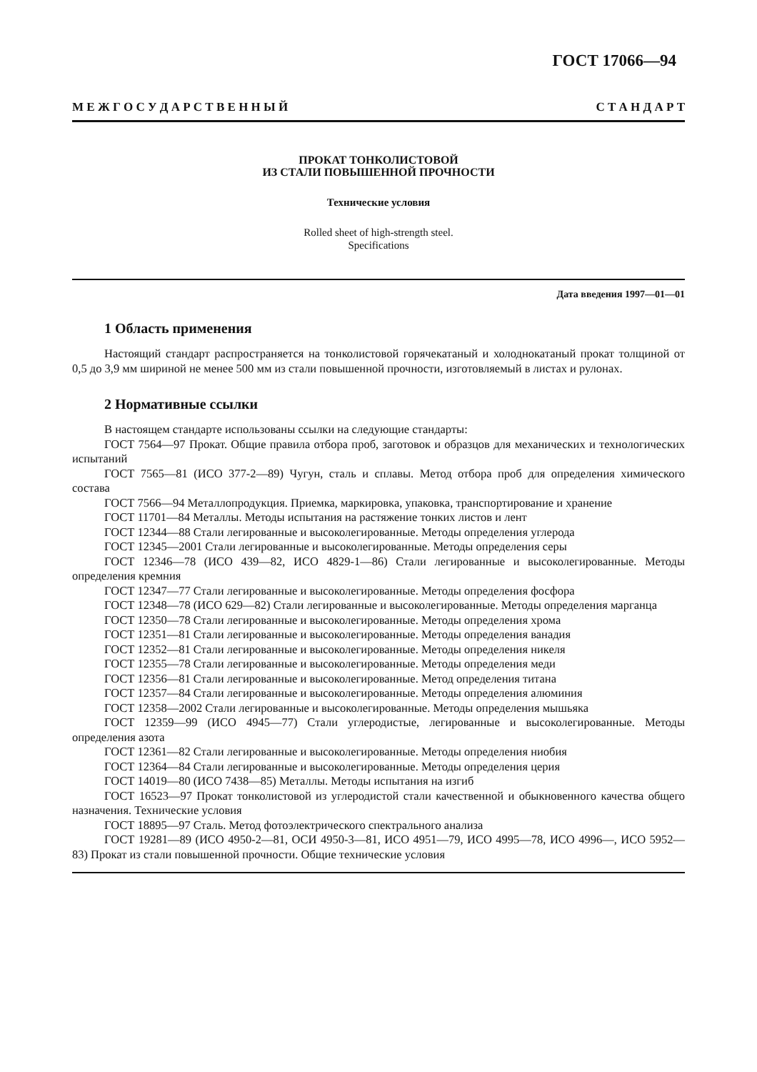ГОСТ 17066—94
М Е Ж Г О С У Д А Р С Т В Е Н Н Ы Й С Т А Н Д А Р Т
ПРОКАТ ТОНКОЛИСТОВОЙ
ИЗ СТАЛИ ПОВЫШЕННОЙ ПРОЧНОСТИ
Технические условия
Rolled sheet of high-strength steel.
Specifications
Дата введения 1997—01—01
1 Область применения
Настоящий стандарт распространяется на тонколистовой горячекатаный и холоднокатаный прокат толщиной от 0,5 до 3,9 мм шириной не менее 500 мм из стали повышенной прочности, изготовляемый в листах и рулонах.
2 Нормативные ссылки
В настоящем стандарте использованы ссылки на следующие стандарты:
ГОСТ 7564—97 Прокат. Общие правила отбора проб, заготовок и образцов для механических и технологических испытаний
ГОСТ 7565—81 (ИСО 377-2—89) Чугун, сталь и сплавы. Метод отбора проб для определения химического состава
ГОСТ 7566—94 Металлопродукция. Приемка, маркировка, упаковка, транспортирование и хранение
ГОСТ 11701—84 Металлы. Методы испытания на растяжение тонких листов и лент
ГОСТ 12344—88 Стали легированные и высоколегированные. Методы определения углерода
ГОСТ 12345—2001 Стали легированные и высоколегированные. Методы определения серы
ГОСТ 12346—78 (ИСО 439—82, ИСО 4829-1—86) Стали легированные и высоколегированные. Методы определения кремния
ГОСТ 12347—77 Стали легированные и высоколегированные. Методы определения фосфора
ГОСТ 12348—78 (ИСО 629—82) Стали легированные и высоколегированные. Методы определения марганца
ГОСТ 12350—78 Стали легированные и высоколегированные. Методы определения хрома
ГОСТ 12351—81 Стали легированные и высоколегированные. Методы определения ванадия
ГОСТ 12352—81 Стали легированные и высоколегированные. Методы определения никеля
ГОСТ 12355—78 Стали легированные и высоколегированные. Методы определения меди
ГОСТ 12356—81 Стали легированные и высоколегированные. Метод определения титана
ГОСТ 12357—84 Стали легированные и высоколегированные. Методы определения алюминия
ГОСТ 12358—2002 Стали легированные и высоколегированные. Методы определения мышьяка
ГОСТ 12359—99 (ИСО 4945—77) Стали углеродистые, легированные и высоколегированные. Методы определения азота
ГОСТ 12361—82 Стали легированные и высоколегированные. Методы определения ниобия
ГОСТ 12364—84 Стали легированные и высоколегированные. Методы определения церия
ГОСТ 14019—80 (ИСО 7438—85) Металлы. Методы испытания на изгиб
ГОСТ 16523—97 Прокат тонколистовой из углеродистой стали качественной и обыкновенного качества общего назначения. Технические условия
ГОСТ 18895—97 Сталь. Метод фотоэлектрического спектрального анализа
ГОСТ 19281—89 (ИСО 4950-2—81, ОСИ 4950-3—81, ИСО 4951—79, ИСО 4995—78, ИСО 4996—, ИСО 5952—83) Прокат из стали повышенной прочности. Общие технические условия